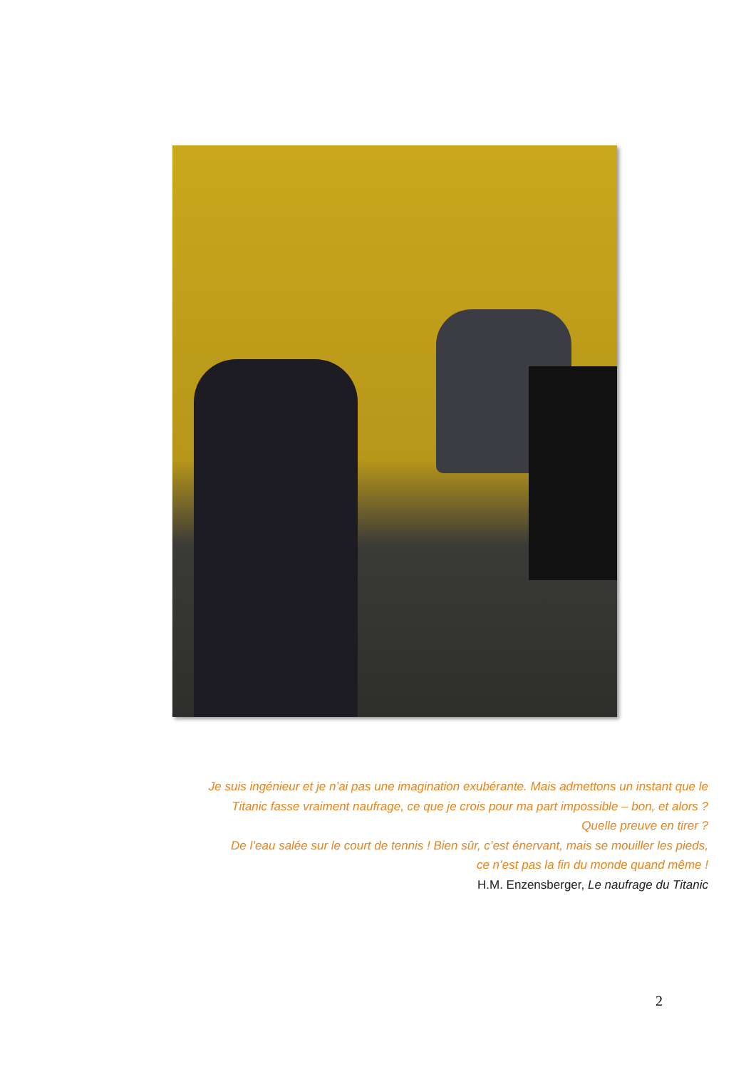Je suis ingénieur et je n’ai pas une imagination exubérante. Mais admettons un instant que le Titanic fasse vraiment naufrage, ce que je crois pour ma part impossible – bon, et alors ?
Quelle preuve en tirer ?
De l’eau salée sur le court de tennis ! Bien sûr, c’est énervant, mais se mouiller les pieds,
ce n’est pas la fin du monde quand même !
H.M. Enzensberger, Le naufrage du Titanic
2